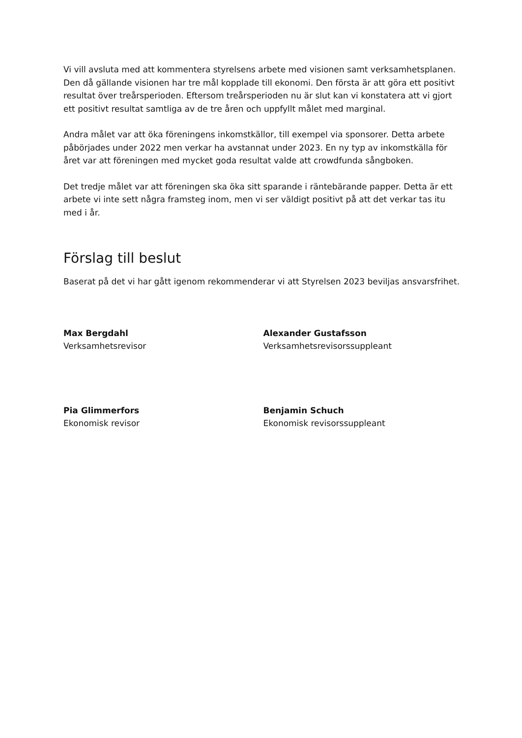Vi vill avsluta med att kommentera styrelsens arbete med visionen samt verksamhetsplanen.
Den då gällande visionen har tre mål kopplade till ekonomi. Den första är att göra ett positivt resultat över treårsperioden. Eftersom treårsperioden nu är slut kan vi konstatera att vi gjort ett positivt resultat samtliga av de tre åren och uppfyllt målet med marginal.
Andra målet var att öka föreningens inkomstkällor, till exempel via sponsorer. Detta arbete påbörjades under 2022 men verkar ha avstannat under 2023. En ny typ av inkomstkälla för året var att föreningen med mycket goda resultat valde att crowdfunda sångboken.
Det tredje målet var att föreningen ska öka sitt sparande i räntebärande papper. Detta är ett arbete vi inte sett några framsteg inom, men vi ser väldigt positivt på att det verkar tas itu med i år.
Förslag till beslut
Baserat på det vi har gått igenom rekommenderar vi att Styrelsen 2023 beviljas ansvarsfrihet.
Max Bergdahl
Verksamhetsrevisor
Alexander Gustafsson
Verksamhetsrevisorssuppleant
Pia Glimmerfors
Ekonomisk revisor
Benjamin Schuch
Ekonomisk revisorssuppleant